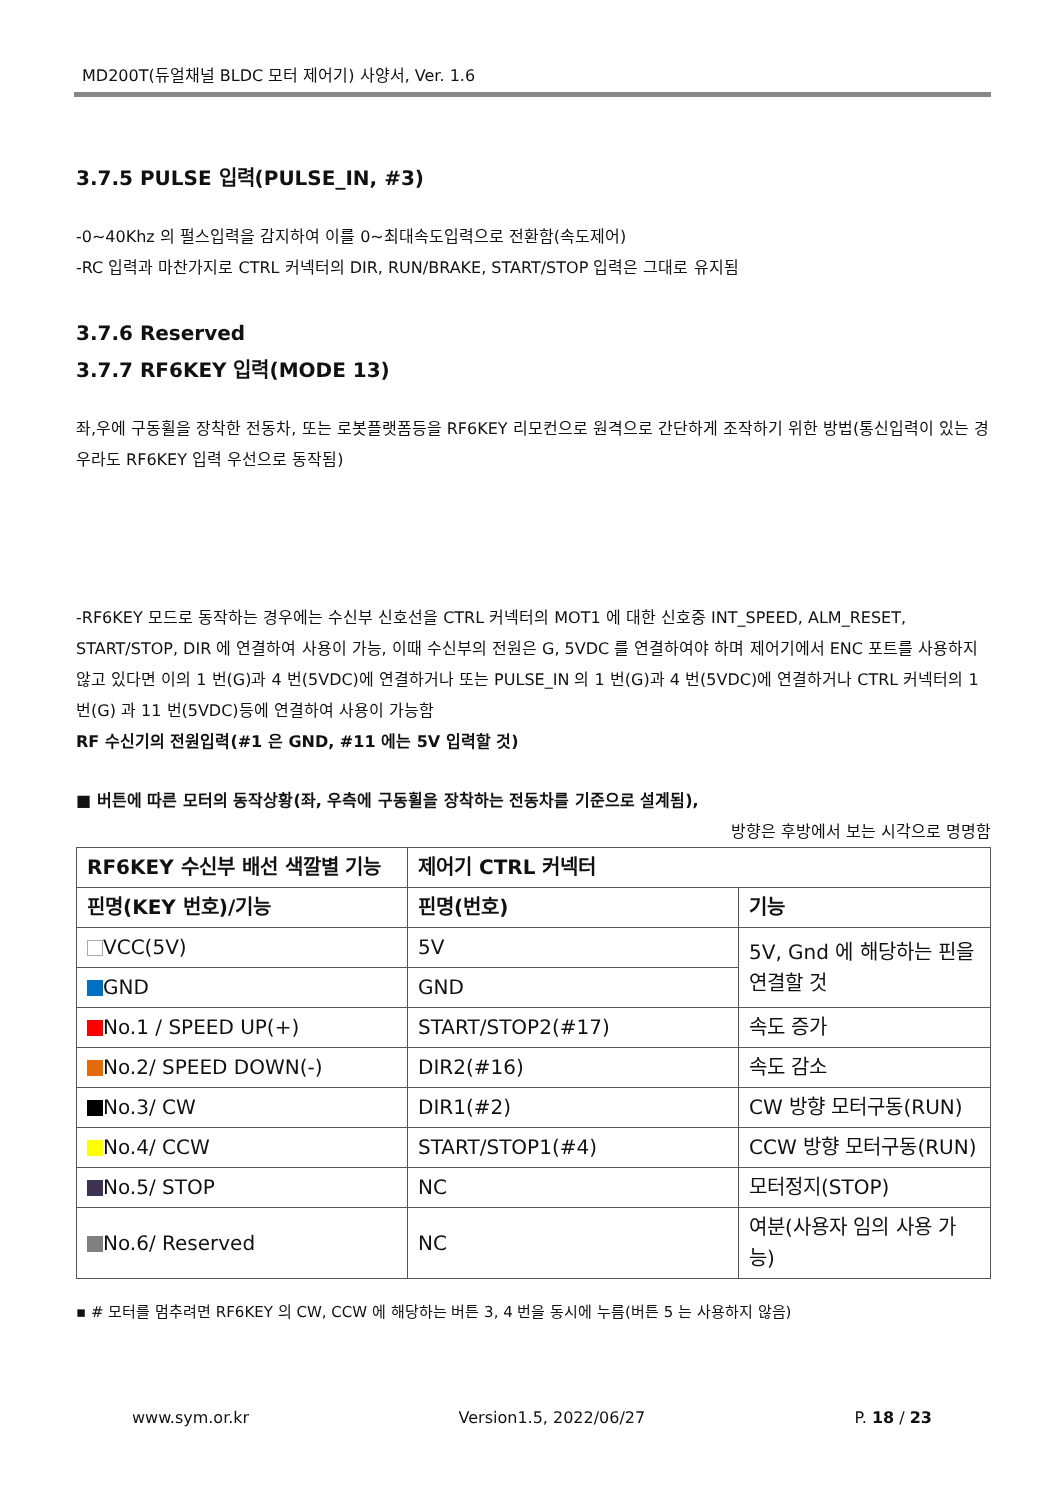MD200T(듀얼채널 BLDC 모터 제어기) 사양서, Ver. 1.6
3.7.5 PULSE 입력(PULSE_IN, #3)
-0~40Khz 의 펄스입력을 감지하여 이를 0~최대속도입력으로 전환함(속도제어)
-RC 입력과 마찬가지로 CTRL 커넥터의 DIR, RUN/BRAKE, START/STOP 입력은 그대로 유지됨
3.7.6 Reserved
3.7.7 RF6KEY 입력(MODE 13)
좌,우에 구동휠을 장착한 전동차, 또는 로봇플랫폼등을 RF6KEY 리모컨으로 원격으로 간단하게 조작하기 위한 방법(통신입력이 있는 경우라도 RF6KEY 입력 우선으로 동작됨)
-RF6KEY 모드로 동작하는 경우에는 수신부 신호선을 CTRL 커넥터의 MOT1 에 대한 신호중 INT_SPEED, ALM_RESET, START/STOP, DIR 에 연결하여 사용이 가능, 이때 수신부의 전원은 G, 5VDC 를 연결하여야 하며 제어기에서 ENC 포트를 사용하지 않고 있다면 이의 1 번(G)과 4 번(5VDC)에 연결하거나 또는 PULSE_IN 의 1 번(G)과 4 번(5VDC)에 연결하거나 CTRL 커넥터의 1 번(G) 과 11 번(5VDC)등에 연결하여 사용이 가능함
RF 수신기의 전원입력(#1 은 GND, #11 에는 5V 입력할 것)
■ 버튼에 따른 모터의 동작상황(좌, 우측에 구동휠을 장착하는 전동차를 기준으로 설계됨),
방향은 후방에서 보는 시각으로 명명함
| RF6KEY 수신부 배선 색깔별 기능 | 제어기 CTRL 커넥터 | |
| 핀명(KEY 번호)/기능 | 핀명(번호) | 기능 |
| VCC(5V) | 5V | 5V, Gnd 에 해당하는 핀을 연결할 것 |
| GND | GND | |
| No.1 / SPEED UP(+) | START/STOP2(#17) | 속도 증가 |
| No.2/ SPEED DOWN(-) | DIR2(#16) | 속도 감소 |
| No.3/ CW | DIR1(#2) | CW 방향 모터구동(RUN) |
| No.4/ CCW | START/STOP1(#4) | CCW 방향 모터구동(RUN) |
| No.5/ STOP | NC | 모터정지(STOP) |
| No.6/ Reserved | NC | 여분(사용자 임의 사용 가능) |
▪ # 모터를 멈추려면 RF6KEY 의 CW, CCW 에 해당하는 버튼 3, 4 번을 동시에 누름(버튼 5 는 사용하지 않음)
www.sym.or.kr Version1.5, 2022/06/27 P. 18 / 23